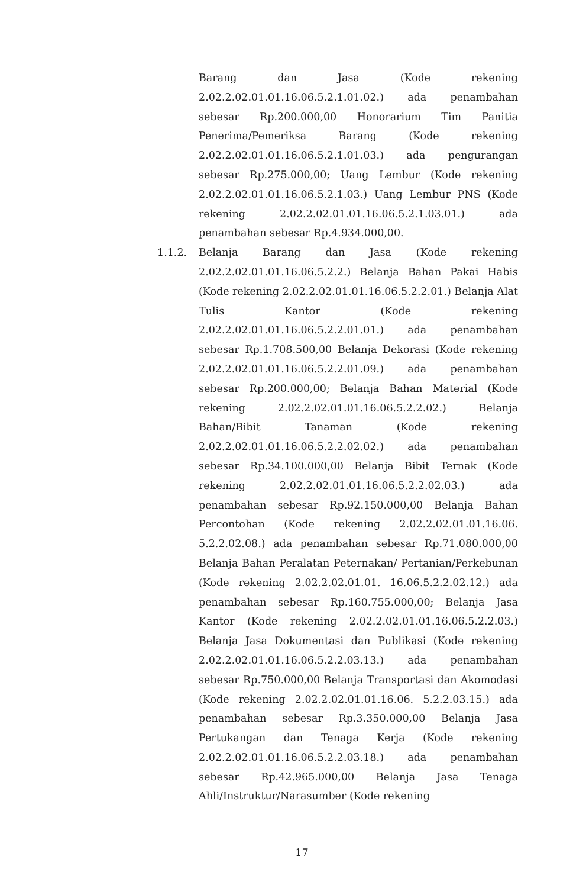Barang dan Jasa (Kode rekening 2.02.2.02.01.01.16.06.5.2.1.01.02.) ada penambahan sebesar Rp.200.000,00 Honorarium Tim Panitia Penerima/Pemeriksa Barang (Kode rekening 2.02.2.02.01.01.16.06.5.2.1.01.03.) ada pengurangan sebesar Rp.275.000,00; Uang Lembur (Kode rekening 2.02.2.02.01.01.16.06.5.2.1.03.) Uang Lembur PNS (Kode rekening 2.02.2.02.01.01.16.06.5.2.1.03.01.) ada penambahan sebesar Rp.4.934.000,00.
1.1.2. Belanja Barang dan Jasa (Kode rekening 2.02.2.02.01.01.16.06.5.2.2.) Belanja Bahan Pakai Habis (Kode rekening 2.02.2.02.01.01.16.06.5.2.2.01.) Belanja Alat Tulis Kantor (Kode rekening 2.02.2.02.01.01.16.06.5.2.2.01.01.) ada penambahan sebesar Rp.1.708.500,00 Belanja Dekorasi (Kode rekening 2.02.2.02.01.01.16.06.5.2.2.01.09.) ada penambahan sebesar Rp.200.000,00; Belanja Bahan Material (Kode rekening 2.02.2.02.01.01.16.06.5.2.2.02.) Belanja Bahan/Bibit Tanaman (Kode rekening 2.02.2.02.01.01.16.06.5.2.2.02.02.) ada penambahan sebesar Rp.34.100.000,00 Belanja Bibit Ternak (Kode rekening 2.02.2.02.01.01.16.06.5.2.2.02.03.) ada penambahan sebesar Rp.92.150.000,00 Belanja Bahan Percontohan (Kode rekening 2.02.2.02.01.01.16.06. 5.2.2.02.08.) ada penambahan sebesar Rp.71.080.000,00 Belanja Bahan Peralatan Peternakan/ Pertanian/Perkebunan (Kode rekening 2.02.2.02.01.01. 16.06.5.2.2.02.12.) ada penambahan sebesar Rp.160.755.000,00; Belanja Jasa Kantor (Kode rekening 2.02.2.02.01.01.16.06.5.2.2.03.) Belanja Jasa Dokumentasi dan Publikasi (Kode rekening 2.02.2.02.01.01.16.06.5.2.2.03.13.) ada penambahan sebesar Rp.750.000,00 Belanja Transportasi dan Akomodasi (Kode rekening 2.02.2.02.01.01.16.06. 5.2.2.03.15.) ada penambahan sebesar Rp.3.350.000,00 Belanja Jasa Pertukangan dan Tenaga Kerja (Kode rekening 2.02.2.02.01.01.16.06.5.2.2.03.18.) ada penambahan sebesar Rp.42.965.000,00 Belanja Jasa Tenaga Ahli/Instruktur/Narasumber (Kode rekening
17